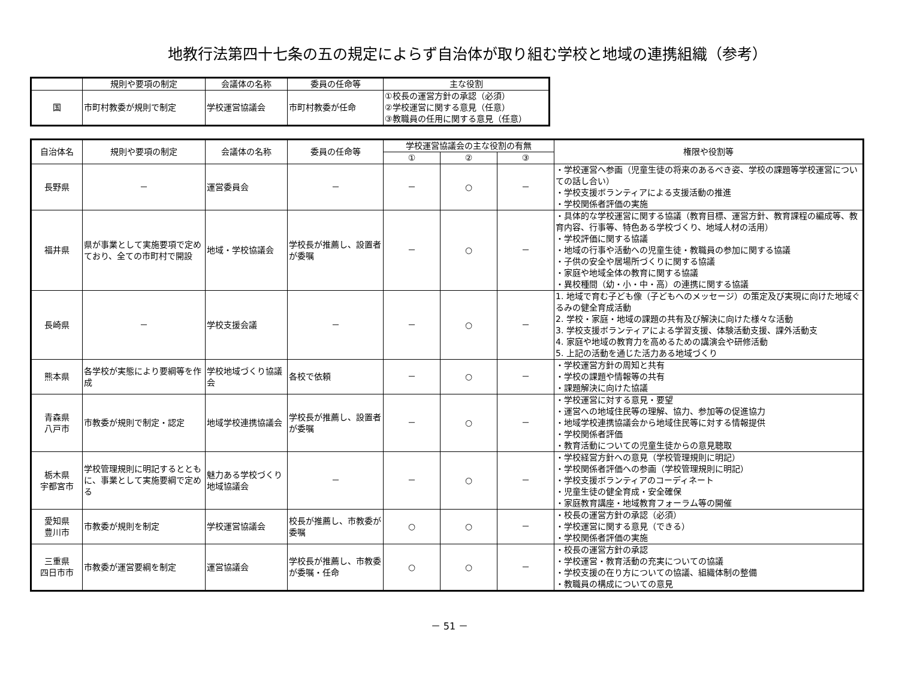地教行法第四十七条の五の規定によらず自治体が取り組む学校と地域の連携組織（参考）
| | 規則や要項の制定 | 会議体の名称 | 委員の任命等 | 主な役割 |
| --- | --- | --- | --- | --- |
| 国 | 市町村教委が規則で制定 | 学校運営協議会 | 市町村教委が任命 | ①校長の運営方針の承認（必須） ②学校運営に関する意見（任意） ③教職員の任用に関する意見（任意） |
| 自治体名 | 規則や要項の制定 | 会議体の名称 | 委員の任命等 | 学校運営協議会の主な役割の有無 | | | 権限や役割等 |
| --- | --- | --- | --- | --- | --- | --- | --- |
| | | | | ① | ② | ③ | |
| 長野県 | － | 運営委員会 | － | － | ○ | － | ・学校運営へ参画（児童生徒の将来のあるべき姿、学校の課題等学校運営についての話し合い） ・学校支援ボランティアによる支援活動の推進 ・学校関係者評価の実施 |
| 福井県 | 県が事業として実施要項で定めており、全ての市町村で開設 | 地域・学校協議会 | 学校長が推薦し、設置者が委嘱 | － | ○ | － | ・具体的な学校運営に関する協議（教育目標、運営方針、教育課程の編成等、教育内容、行事等、特色ある学校づくり、地域人材の活用） ・学校評価に関する協議 ・地域の行事や活動への児童生徒・教職員の参加に関する協議 ・子供の安全や居場所づくりに関する協議 ・家庭や地域全体の教育に関する協議 ・異校種間（幼・小・中・高）の連携に関する協議 |
| 長崎県 | － | 学校支援会議 | － | － | ○ | － | 1. 地域で育む子ども像（子どもへのメッセージ）の策定及び実現に向けた地域ぐるみの健全育成活動 2. 学校・家庭・地域の課題の共有及び解決に向けた様々な活動 3. 学校支援ボランティアによる学習支援、体験活動支援、課外活動支 4. 家庭や地域の教育力を高めるための講演会や研修活動 5. 上記の活動を通じた活力ある地域づくり |
| 熊本県 | 各学校が実態により要綱等を作成 | 学校地域づくり協議会 | 各校で依頼 | － | ○ | － | ・学校運営方針の周知と共有 ・学校の課題や情報等の共有 ・課題解決に向けた協議 |
| 青森県 八戸市 | 市教委が規則で制定・認定 | 地域学校連携協議会 | 学校長が推薦し、設置者が委嘱 | － | ○ | － | ・学校運営に対する意見・要望 ・運営への地域住民等の理解、協力、参加等の促進協力 ・地域学校連携協議会から地域住民等に対する情報提供 ・学校関係者評価 ・教育活動についての児童生徒からの意見聴取 |
| 栃木県 宇都宮市 | 学校管理規則に明記するとともに、事業として実施要綱で定める | 魅力ある学校づくり地域協議会 | － | － | ○ | － | ・学校経営方針への意見（学校管理規則に明記） ・学校関係者評価への参画（学校管理規則に明記） ・学校支援ボランティアのコーディネート ・児童生徒の健全育成・安全確保 ・家庭教育講座・地域教育フォーラム等の開催 |
| 愛知県 豊川市 | 市教委が規則を制定 | 学校運営協議会 | 校長が推薦し、市教委が委嘱 | ○ | ○ | － | ・校長の運営方針の承認（必須） ・学校運営に関する意見（できる） ・学校関係者評価の実施 |
| 三重県 四日市市 | 市教委が運営要綱を制定 | 運営協議会 | 学校長が推薦し、市教委が委嘱・任命 | ○ | ○ | － | ・校長の運営方針の承認 ・学校運営・教育活動の充実についての協議 ・学校支援の在り方についての協議、組織体制の整備 ・教職員の構成についての意見 |
－ 51 －